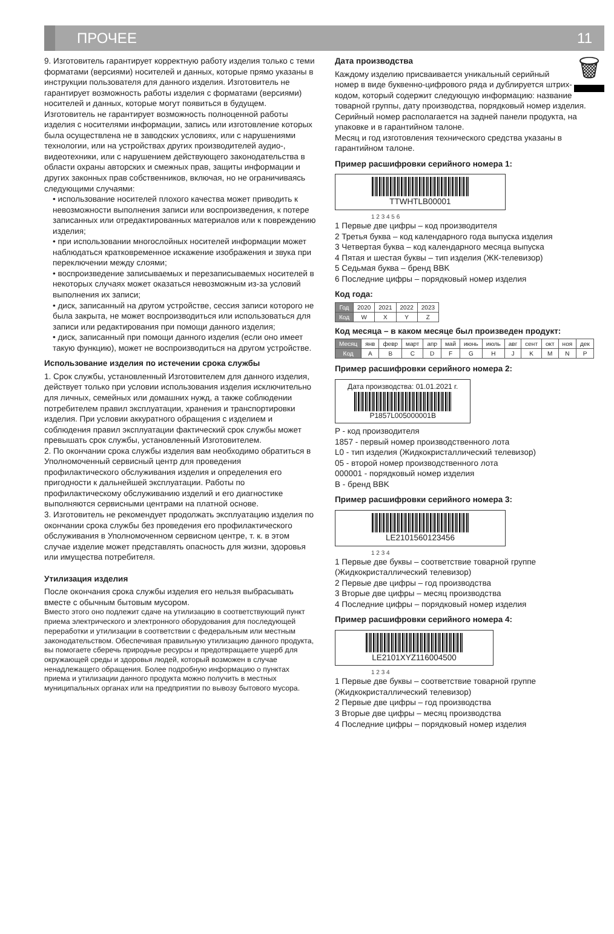ПРОЧЕЕ
11
9. Изготовитель гарантирует корректную работу изделия только с теми форматами (версиями) носителей и данных, которые прямо указаны в инструкции пользователя для данного изделия. Изготовитель не гарантирует возможность работы изделия с форматами (версиями) носителей и данных, которые могут появиться в будущем. Изготовитель не гарантирует возможность полноценной работы изделия с носителями информации, запись или изготовление которых была осуществлена не в заводских условиях, или с нарушениями технологии, или на устройствах других производителей аудио-, видеотехники, или с нарушением действующего законодательства в области охраны авторских и смежных прав, защиты информации и других законных прав собственников, включая, но не ограничиваясь следующими случаями:
• использование носителей плохого качества может приводить к невозможности выполнения записи или воспроизведения, к потере записанных или отредактированных материалов или к повреждению изделия;
• при использовании многослойных носителей информации может наблюдаться кратковременное искажение изображения и звука при переключении между слоями;
• воспроизведение записываемых и перезаписываемых носителей в некоторых случаях может оказаться невозможным из-за условий выполнения их записи;
• диск, записанный на другом устройстве, сессия записи которого не была закрыта, не может воспроизводиться или использоваться для записи или редактирования при помощи данного изделия;
• диск, записанный при помощи данного изделия (если оно имеет такую функцию), может не воспроизводиться на другом устройстве.
Использование изделия по истечении срока службы
1. Срок службы, установленный Изготовителем для данного изделия, действует только при условии использования изделия исключительно для личных, семейных или домашних нужд, а также соблюдении потребителем правил эксплуатации, хранения и транспортировки изделия. При условии аккуратного обращения с изделием и соблюдения правил эксплуатации фактический срок службы может превышать срок службы, установленный Изготовителем.
2. По окончании срока службы изделия вам необходимо обратиться в Уполномоченный сервисный центр для проведения профилактического обслуживания изделия и определения его пригодности к дальнейшей эксплуатации. Работы по профилактическому обслуживанию изделий и его диагностике выполняются сервисными центрами на платной основе.
3. Изготовитель не рекомендует продолжать эксплуатацию изделия по окончании срока службы без проведения его профилактического обслуживания в Уполномоченном сервисном центре, т. к. в этом случае изделие может представлять опасность для жизни, здоровья или имущества потребителя.
Утилизация изделия
После окончания срока службы изделия его нельзя выбрасывать вместе с обычным бытовым мусором.
Вместо этого оно подлежит сдаче на утилизацию в соответствующий пункт приема электрического и электронного оборудования для последующей переработки и утилизации в соответствии с федеральным или местным законодательством. Обеспечивая правильную утилизацию данного продукта, вы помогаете сберечь природные ресурсы и предотвращаете ущерб для окружающей среды и здоровья людей, который возможен в случае ненадлежащего обращения. Более подробную информацию о пунктах приема и утилизации данного продукта можно получить в местных муниципальных органах или на предприятии по вывозу бытового мусора.
🗑
Дата производства
Каждому изделию присваивается уникальный серийный номер в виде буквенно-цифрового ряда и дублируется штрих-кодом, который содержит следующую информацию: название товарной группы, дату производства, порядковый номер изделия. Серийный номер располагается на задней панели продукта, на упаковке и в гарантийном талоне.
Месяц и год изготовления технического средства указаны в гарантийном талоне.
Пример расшифровки серийного номера 1:
TTWHTLB00001
1 2 3 4 5 6
1 Первые две цифры – код производителя
2 Третья буква – код календарного года выпуска изделия
3 Четвертая буква – код календарного месяца выпуска
4 Пятая и шестая буквы – тип изделия (ЖК-телевизор)
5 Седьмая буква – бренд BBK
6 Последние цифры – порядковый номер изделия
Код года:
| Год | 2020 | 2021 | 2022 | 2023 |
| Код | W | X | Y | Z |
Код месяца – в каком месяце был произведен продукт:
| Месяц | янв | февр | март | апр | май | июнь | июль | авг | сент | окт | ноя | дек |
| Код | A | B | C | D | F | G | H | J | K | M | N | P |
Пример расшифровки серийного номера 2:
Дата производства: 01.01.2021 г.
P1857L005000001B
P - код производителя
1857 - первый номер производственного лота
L0 - тип изделия (Жидкокристаллический телевизор)
05 - второй номер производственного лота
000001 - порядковый номер изделия
B - бренд BBK
Пример расшифровки серийного номера 3:
LE2101560123456
1 2 3 4
1 Первые две буквы – соответствие товарной группе (Жидкокристаллический телевизор)
2 Первые две цифры – год производства
3 Вторые две цифры – месяц производства
4 Последние цифры – порядковый номер изделия
Пример расшифровки серийного номера 4:
LE2101XYZ116004500
1 2 3 4
1 Первые две буквы – соответствие товарной группе (Жидкокристаллический телевизор)
2 Первые две цифры – год производства
3 Вторые две цифры – месяц производства
4 Последние цифры – порядковый номер изделия